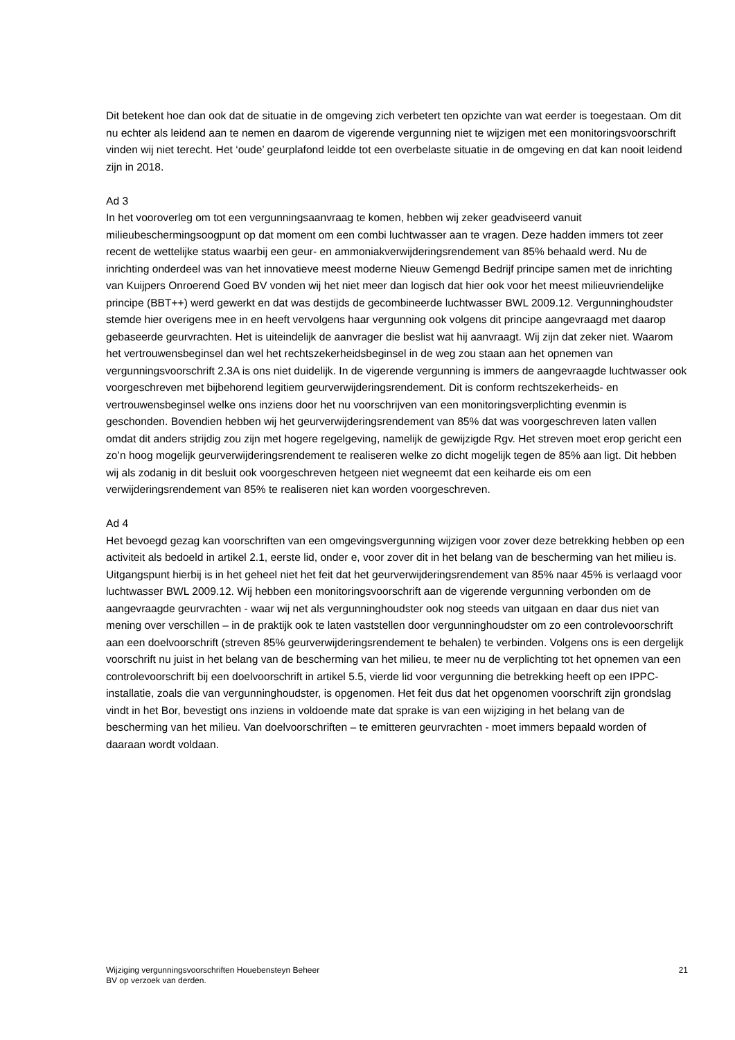Dit betekent hoe dan ook dat de situatie in de omgeving zich verbetert ten opzichte van wat eerder is toegestaan. Om dit nu echter als leidend aan te nemen en daarom de vigerende vergunning niet te wijzigen met een monitoringsvoorschrift vinden wij niet terecht. Het ‘oude’ geurplafond leidde tot een overbelaste situatie in de omgeving en dat kan nooit leidend zijn in 2018.
Ad 3
In het vooroverleg om tot een vergunningsaanvraag te komen, hebben wij zeker geadviseerd vanuit milieubeschermingsoogpunt op dat moment om een combi luchtwasser aan te vragen. Deze hadden immers tot zeer recent de wettelijke status waarbij een geur- en ammoniakverwijderingsrendement van 85% behaald werd. Nu de inrichting onderdeel was van het innovatieve meest moderne Nieuw Gemengd Bedrijf principe samen met de inrichting van Kuijpers Onroerend Goed BV vonden wij het niet meer dan logisch dat hier ook voor het meest milieuvriendelijke principe (BBT++) werd gewerkt en dat was destijds de gecombineerde luchtwasser BWL 2009.12. Vergunninghoudster stemde hier overigens mee in en heeft vervolgens haar vergunning ook volgens dit principe aangevraagd met daarop gebaseerde geurvrachten. Het is uiteindelijk de aanvrager die beslist wat hij aanvraagt. Wij zijn dat zeker niet. Waarom het vertrouwensbeginsel dan wel het rechtszekerheidsbeginsel in de weg zou staan aan het opnemen van vergunningsvoorschrift 2.3A is ons niet duidelijk. In de vigerende vergunning is immers de aangevraagde luchtwasser ook voorgeschreven met bijbehorend legitiem geurverwijderingsrendement. Dit is conform rechtszekerheids- en vertrouwensbeginsel welke ons inziens door het nu voorschrijven van een monitoringsverplichting evenmin is geschonden. Bovendien hebben wij het geurverwijderingsrendement van 85% dat was voorgeschreven laten vallen omdat dit anders strijdig zou zijn met hogere regelgeving, namelijk de gewijzigde Rgv. Het streven moet erop gericht een zo’n hoog mogelijk geurverwijderingsrendement te realiseren welke zo dicht mogelijk tegen de 85% aan ligt. Dit hebben wij als zodanig in dit besluit ook voorgeschreven hetgeen niet wegneemt dat een keiharde eis om een verwijderingsrendement van 85% te realiseren niet kan worden voorgeschreven.
Ad 4
Het bevoegd gezag kan voorschriften van een omgevingsvergunning wijzigen voor zover deze betrekking hebben op een activiteit als bedoeld in artikel 2.1, eerste lid, onder e, voor zover dit in het belang van de bescherming van het milieu is. Uitgangspunt hierbij is in het geheel niet het feit dat het geurverwijderingsrendement van 85% naar 45% is verlaagd voor luchtwasser BWL 2009.12. Wij hebben een monitoringsvoorschrift aan de vigerende vergunning verbonden om de aangevraagde geurvrachten - waar wij net als vergunninghoudster ook nog steeds van uitgaan en daar dus niet van mening over verschillen – in de praktijk ook te laten vaststellen door vergunninghoudster om zo een controlevoorschrift aan een doelvoorschrift (streven 85% geurverwijderingsrendement te behalen) te verbinden. Volgens ons is een dergelijk voorschrift nu juist in het belang van de bescherming van het milieu, te meer nu de verplichting tot het opnemen van een controlevoorschrift bij een doelvoorschrift in artikel 5.5, vierde lid voor vergunning die betrekking heeft op een IPPC-installatie, zoals die van vergunninghoudster, is opgenomen. Het feit dus dat het opgenomen voorschrift zijn grondslag vindt in het Bor, bevestigt ons inziens in voldoende mate dat sprake is van een wijziging in het belang van de bescherming van het milieu. Van doelvoorschriften – te emitteren geurvrachten - moet immers bepaald worden of daaraan wordt voldaan.
Wijziging vergunningsvoorschriften Houebensteyn Beheer
BV op verzoek van derden.
21